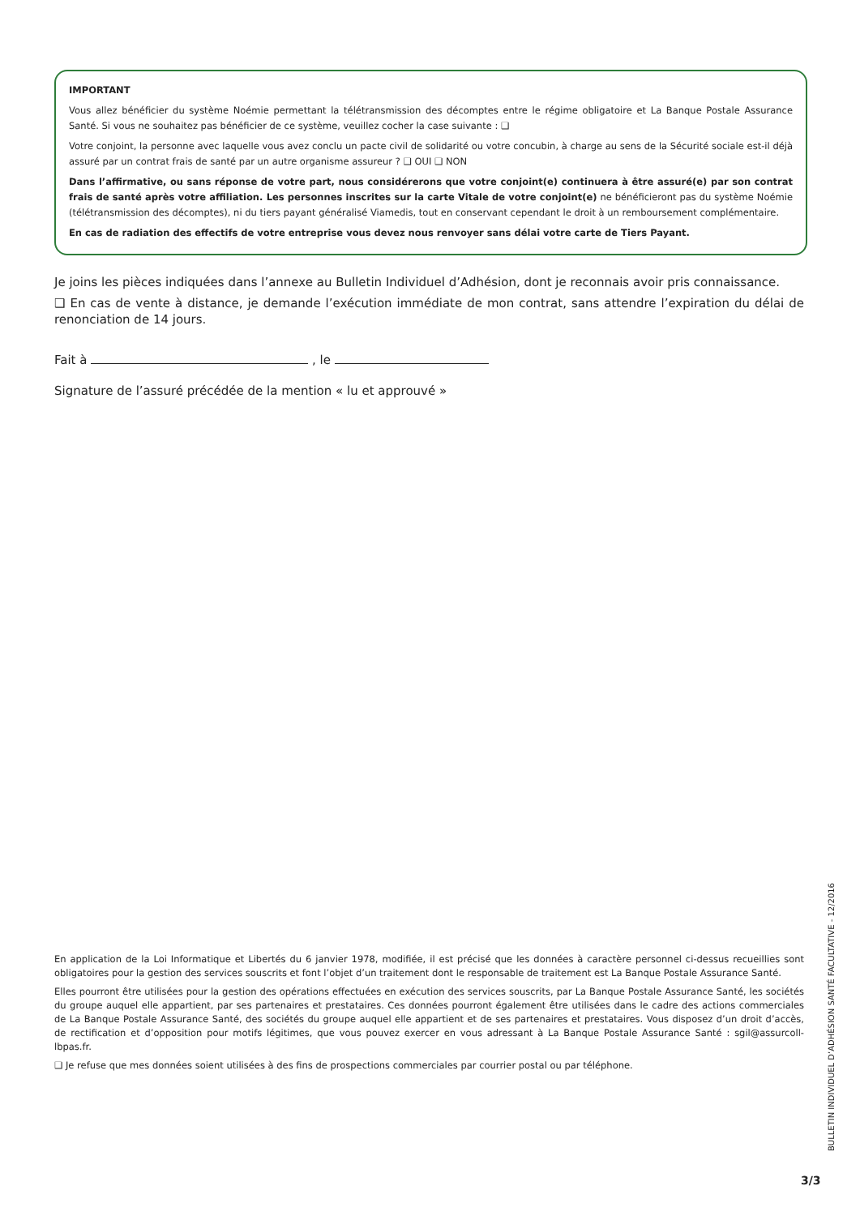IMPORTANT
Vous allez bénéficier du système Noémie permettant la télétransmission des décomptes entre le régime obligatoire et La Banque Postale Assurance Santé. Si vous ne souhaitez pas bénéficier de ce système, veuillez cocher la case suivante : ❑
Votre conjoint, la personne avec laquelle vous avez conclu un pacte civil de solidarité ou votre concubin, à charge au sens de la Sécurité sociale est-il déjà assuré par un contrat frais de santé par un autre organisme assureur ? ❑ OUI ❑ NON
Dans l’affirmative, ou sans réponse de votre part, nous considérerons que votre conjoint(e) continuera à être assuré(e) par son contrat frais de santé après votre affiliation. Les personnes inscrites sur la carte Vitale de votre conjoint(e) ne bénéficieront pas du système Noémie (télétransmission des décomptes), ni du tiers payant généralisé Viamedis, tout en conservant cependant le droit à un remboursement complémentaire.
En cas de radiation des effectifs de votre entreprise vous devez nous renvoyer sans délai votre carte de Tiers Payant.
Je joins les pièces indiquées dans l’annexe au Bulletin Individuel d’Adhésion, dont je reconnais avoir pris connaissance.
❑ En cas de vente à distance, je demande l’exécution immédiate de mon contrat, sans attendre l’expiration du délai de renonciation de 14 jours.
Fait à , le
Signature de l’assuré précédée de la mention « lu et approuvé »
En application de la Loi Informatique et Libertés du 6 janvier 1978, modifiée, il est précisé que les données à caractère personnel ci-dessus recueillies sont obligatoires pour la gestion des services souscrits et font l’objet d’un traitement dont le responsable de traitement est La Banque Postale Assurance Santé.
Elles pourront être utilisées pour la gestion des opérations effectuées en exécution des services souscrits, par La Banque Postale Assurance Santé, les sociétés du groupe auquel elle appartient, par ses partenaires et prestataires. Ces données pourront également être utilisées dans le cadre des actions commerciales de La Banque Postale Assurance Santé, des sociétés du groupe auquel elle appartient et de ses partenaires et prestataires. Vous disposez d’un droit d’accès, de rectification et d’opposition pour motifs légitimes, que vous pouvez exercer en vous adressant à La Banque Postale Assurance Santé : sgil@assurcoll-lbpas.fr.
❑ Je refuse que mes données soient utilisées à des fins de prospections commerciales par courrier postal ou par téléphone.
BULLETIN INDIVIDUEL D’ADHÉSION SANTÉ FACULTATIVE - 12/2016
3/3